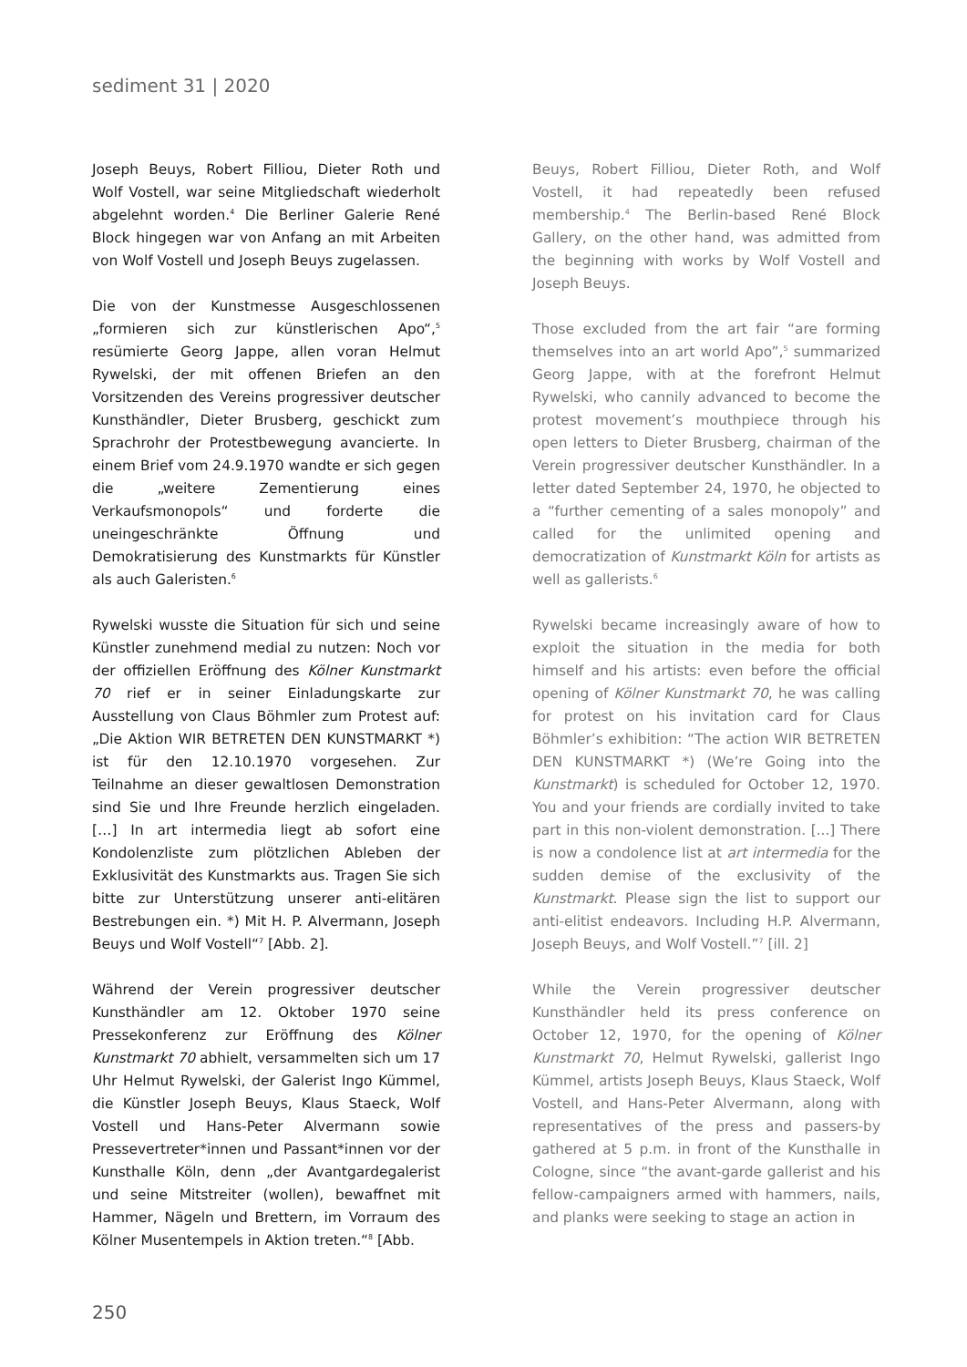sediment 31 | 2020
Joseph Beuys, Robert Filliou, Dieter Roth und Wolf Vostell, war seine Mitgliedschaft wiederholt abgelehnt worden.<sup>4</sup> Die Berliner Galerie René Block hingegen war von Anfang an mit Arbeiten von Wolf Vostell und Joseph Beuys zugelassen.
Die von der Kunstmesse Ausgeschlossenen „formieren sich zur künstlerischen Apo“,<sup>5</sup> resümierte Georg Jappe, allen voran Helmut Rywelski, der mit offenen Briefen an den Vorsitzenden des Vereins progressiver deutscher Kunsthändler, Dieter Brusberg, geschickt zum Sprachrohr der Protestbewegung avancierte. In einem Brief vom 24.9.1970 wandte er sich gegen die „weitere Zementierung eines Verkaufsmonopols“ und forderte die uneingeschränkte Öffnung und Demokratisierung des Kunstmarkts für Künstler als auch Galeristen.<sup>6</sup>
Rywelski wusste die Situation für sich und seine Künstler zunehmend medial zu nutzen: Noch vor der offiziellen Eröffnung des Kölner Kunstmarkt 70 rief er in seiner Einladungskarte zur Ausstellung von Claus Böhmler zum Protest auf: „Die Aktion WIR BETRETEN DEN KUNSTMARKT *) ist für den 12.10.1970 vorgesehen. Zur Teilnahme an dieser gewaltlosen Demonstration sind Sie und Ihre Freunde herzlich eingeladen. […] In art intermedia liegt ab sofort eine Kondolenzliste zum plötzlichen Ableben der Exklusivität des Kunstmarkts aus. Tragen Sie sich bitte zur Unterstützung unserer anti-elitären Bestrebungen ein. *) Mit H. P. Alvermann, Joseph Beuys und Wolf Vostell“<sup>7</sup> [Abb. 2].
Während der Verein progressiver deutscher Kunsthändler am 12. Oktober 1970 seine Pressekonferenz zur Eröffnung des Kölner Kunstmarkt 70 abhielt, versammelten sich um 17 Uhr Helmut Rywelski, der Galerist Ingo Kümmel, die Künstler Joseph Beuys, Klaus Staeck, Wolf Vostell und Hans-Peter Alvermann sowie Pressevertreter*innen und Passant*innen vor der Kunsthalle Köln, denn „der Avantgardegalerist und seine Mitstreiter (wollen), bewaffnet mit Hammer, Nägeln und Brettern, im Vorraum des Kölner Musentempels in Aktion treten.“<sup>8</sup> [Abb.
Beuys, Robert Filliou, Dieter Roth, and Wolf Vostell, it had repeatedly been refused membership.<sup>4</sup> The Berlin-based René Block Gallery, on the other hand, was admitted from the beginning with works by Wolf Vostell and Joseph Beuys.
Those excluded from the art fair “are forming themselves into an art world Apo”,<sup>5</sup> summarized Georg Jappe, with at the forefront Helmut Rywelski, who cannily advanced to become the protest movement’s mouthpiece through his open letters to Dieter Brusberg, chairman of the Verein progressiver deutscher Kunsthändler. In a letter dated September 24, 1970, he objected to a “further cementing of a sales monopoly” and called for the unlimited opening and democratization of Kunstmarkt Köln for artists as well as gallerists.<sup>6</sup>
Rywelski became increasingly aware of how to exploit the situation in the media for both himself and his artists: even before the official opening of Kölner Kunstmarkt 70, he was calling for protest on his invitation card for Claus Böhmler’s exhibition: “The action WIR BETRETEN DEN KUNSTMARKT *) (We’re Going into the Kunstmarkt) is scheduled for October 12, 1970. You and your friends are cordially invited to take part in this non-violent demonstration. [...] There is now a condolence list at art intermedia for the sudden demise of the exclusivity of the Kunstmarkt. Please sign the list to support our anti-elitist endeavors. Including H.P. Alvermann, Joseph Beuys, and Wolf Vostell.”<sup>7</sup> [ill. 2]
While the Verein progressiver deutscher Kunsthändler held its press conference on October 12, 1970, for the opening of Kölner Kunstmarkt 70, Helmut Rywelski, gallerist Ingo Kümmel, artists Joseph Beuys, Klaus Staeck, Wolf Vostell, and Hans-Peter Alvermann, along with representatives of the press and passers-by gathered at 5 p.m. in front of the Kunsthalle in Cologne, since “the avant-garde gallerist and his fellow-campaigners armed with hammers, nails, and planks were seeking to stage an action in
250